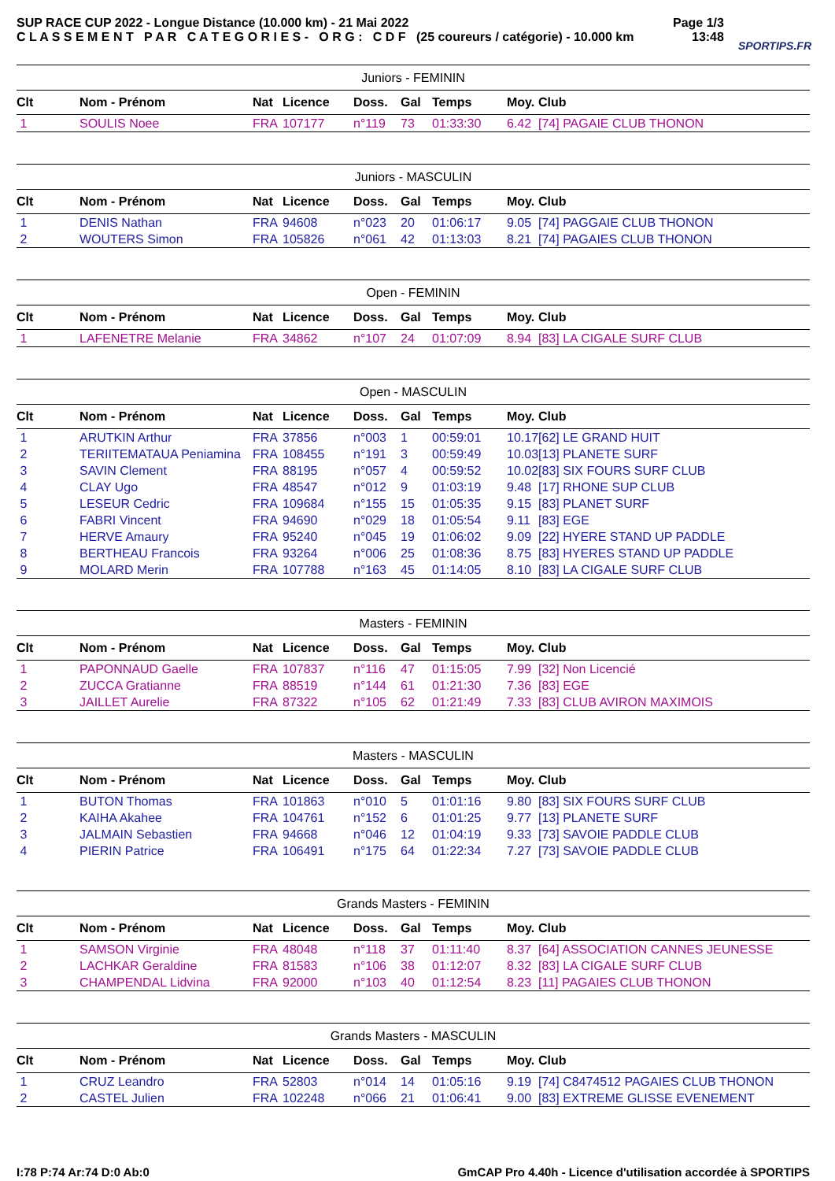SUP RACE CUP 2022 - Longue Distance (10.000 km) - 21 Mai 2022
C L A S S E M E N T P A R C A T E G O R I E S - O R G : C D F (25 coureurs / catégorie) - 10.000 km
Page 1/3
13:48
SPORTIPS.FR
| Juniors - FEMININ | | | | | | | | |
| Clt | Nom - Prénom | Nat | Licence | Doss. | Gal | Temps | Moy. | Club |
| 1 | SOULIS Noee | FRA | 107177 | n°119 | 73 | 01:33:30 | 6.42 | [74] PAGAIE CLUB THONON |
| Juniors - MASCULIN | | | | | | | | |
| Clt | Nom - Prénom | Nat | Licence | Doss. | Gal | Temps | Moy. | Club |
| 1 | DENIS Nathan | FRA | 94608 | n°023 | 20 | 01:06:17 | 9.05 | [74] PAGGAIE CLUB THONON |
| 2 | WOUTERS Simon | FRA | 105826 | n°061 | 42 | 01:13:03 | 8.21 | [74] PAGAIES CLUB THONON |
| Open - FEMININ | | | | | | | | |
| Clt | Nom - Prénom | Nat | Licence | Doss. | Gal | Temps | Moy. | Club |
| 1 | LAFENETRE Melanie | FRA | 34862 | n°107 | 24 | 01:07:09 | 8.94 | [83] LA CIGALE SURF CLUB |
| Open - MASCULIN | | | | | | | | |
| Clt | Nom - Prénom | Nat | Licence | Doss. | Gal | Temps | Moy. | Club |
| 1 | ARUTKIN Arthur | FRA | 37856 | n°003 | 1 | 00:59:01 | 10.17 | [62] LE GRAND HUIT |
| 2 | TERIITEMATAUA Peniamina | FRA | 108455 | n°191 | 3 | 00:59:49 | 10.03 | [13] PLANETE SURF |
| 3 | SAVIN Clement | FRA | 88195 | n°057 | 4 | 00:59:52 | 10.02 | [83] SIX FOURS SURF CLUB |
| 4 | CLAY Ugo | FRA | 48547 | n°012 | 9 | 01:03:19 | 9.48 | [17] RHONE SUP CLUB |
| 5 | LESEUR Cedric | FRA | 109684 | n°155 | 15 | 01:05:35 | 9.15 | [83] PLANET SURF |
| 6 | FABRI Vincent | FRA | 94690 | n°029 | 18 | 01:05:54 | 9.11 | [83] EGE |
| 7 | HERVE Amaury | FRA | 95240 | n°045 | 19 | 01:06:02 | 9.09 | [22] HYERE STAND UP PADDLE |
| 8 | BERTHEAU Francois | FRA | 93264 | n°006 | 25 | 01:08:36 | 8.75 | [83] HYERES STAND UP PADDLE |
| 9 | MOLARD Merin | FRA | 107788 | n°163 | 45 | 01:14:05 | 8.10 | [83] LA CIGALE SURF CLUB |
| Masters - FEMININ | | | | | | | | |
| Clt | Nom - Prénom | Nat | Licence | Doss. | Gal | Temps | Moy. | Club |
| 1 | PAPONNAUD Gaelle | FRA | 107837 | n°116 | 47 | 01:15:05 | 7.99 | [32] Non Licencié |
| 2 | ZUCCA Gratianne | FRA | 88519 | n°144 | 61 | 01:21:30 | 7.36 | [83] EGE |
| 3 | JAILLET Aurelie | FRA | 87322 | n°105 | 62 | 01:21:49 | 7.33 | [83] CLUB AVIRON MAXIMOIS |
| Masters - MASCULIN | | | | | | | | |
| Clt | Nom - Prénom | Nat | Licence | Doss. | Gal | Temps | Moy. | Club |
| 1 | BUTON Thomas | FRA | 101863 | n°010 | 5 | 01:01:16 | 9.80 | [83] SIX FOURS SURF CLUB |
| 2 | KAIHA Akahee | FRA | 104761 | n°152 | 6 | 01:01:25 | 9.77 | [13] PLANETE SURF |
| 3 | JALMAIN Sebastien | FRA | 94668 | n°046 | 12 | 01:04:19 | 9.33 | [73] SAVOIE PADDLE CLUB |
| 4 | PIERIN Patrice | FRA | 106491 | n°175 | 64 | 01:22:34 | 7.27 | [73] SAVOIE PADDLE CLUB |
| Grands Masters - FEMININ | | | | | | | | |
| Clt | Nom - Prénom | Nat | Licence | Doss. | Gal | Temps | Moy. | Club |
| 1 | SAMSON Virginie | FRA | 48048 | n°118 | 37 | 01:11:40 | 8.37 | [64] ASSOCIATION CANNES JEUNESSE |
| 2 | LACHKAR Geraldine | FRA | 81583 | n°106 | 38 | 01:12:07 | 8.32 | [83] LA CIGALE SURF CLUB |
| 3 | CHAMPENDAL Lidvina | FRA | 92000 | n°103 | 40 | 01:12:54 | 8.23 | [11] PAGAIES CLUB THONON |
| Grands Masters - MASCULIN | | | | | | | | |
| Clt | Nom - Prénom | Nat | Licence | Doss. | Gal | Temps | Moy. | Club |
| 1 | CRUZ Leandro | FRA | 52803 | n°014 | 14 | 01:05:16 | 9.19 | [74] C8474512 PAGAIES CLUB THONON |
| 2 | CASTEL Julien | FRA | 102248 | n°066 | 21 | 01:06:41 | 9.00 | [83] EXTREME GLISSE EVENEMENT |
I:78 P:74 Ar:74 D:0 Ab:0 GmCAP Pro 4.40h - Licence d'utilisation accordée à SPORTIPS